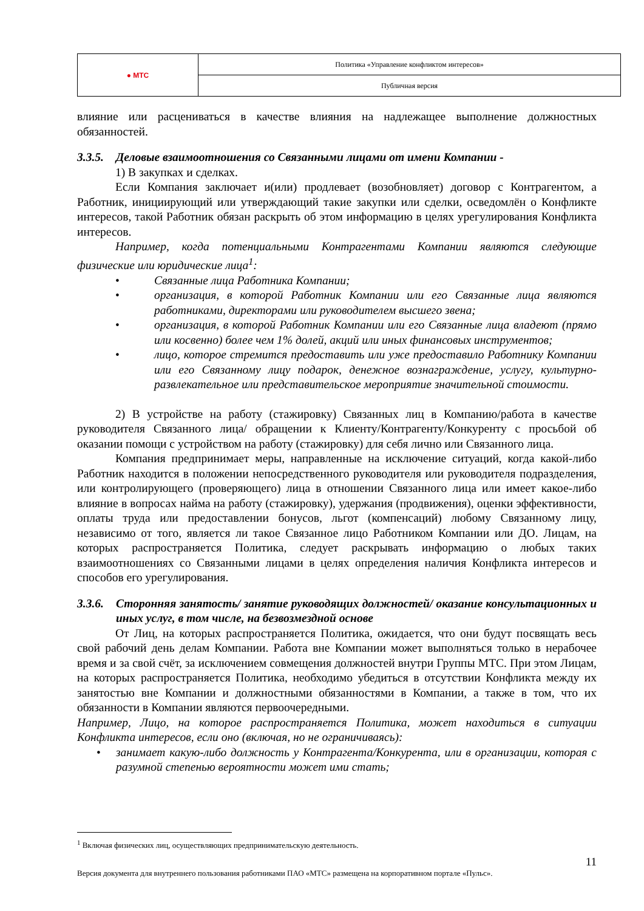| ● МТС | Политика «Управление конфликтом интересов» |
| | Публичная версия |
влияние или расцениваться в качестве влияния на надлежащее выполнение должностных обязанностей.
3.3.5. Деловые взаимоотношения со Связанными лицами от имени Компании -
1) В закупках и сделках.
Если Компания заключает и(или) продлевает (возобновляет) договор с Контрагентом, а Работник, инициирующий или утверждающий такие закупки или сделки, осведомлён о Конфликте интересов, такой Работник обязан раскрыть об этом информацию в целях урегулирования Конфликта интересов.
Например, когда потенциальными Контрагентами Компании являются следующие физические или юридические лица<sup>1</sup>:
• Связанные лица Работника Компании;
• организация, в которой Работник Компании или его Связанные лица являются работниками, директорами или руководителем высшего звена;
• организация, в которой Работник Компании или его Связанные лица владеют (прямо или косвенно) более чем 1% долей, акций или иных финансовых инструментов;
• лицо, которое стремится предоставить или уже предоставило Работнику Компании или его Связанному лицу подарок, денежное вознаграждение, услугу, культурно-развлекательное или представительское мероприятие значительной стоимости.
2) В устройстве на работу (стажировку) Связанных лиц в Компанию/работа в качестве руководителя Связанного лица/ обращении к Клиенту/Контрагенту/Конкуренту с просьбой об оказании помощи с устройством на работу (стажировку) для себя лично или Связанного лица.
Компания предпринимает меры, направленные на исключение ситуаций, когда какой-либо Работник находится в положении непосредственного руководителя или руководителя подразделения, или контролирующего (проверяющего) лица в отношении Связанного лица или имеет какое-либо влияние в вопросах найма на работу (стажировку), удержания (продвижения), оценки эффективности, оплаты труда или предоставлении бонусов, льгот (компенсаций) любому Связанному лицу, независимо от того, является ли такое Связанное лицо Работником Компании или ДО. Лицам, на которых распространяется Политика, следует раскрывать информацию о любых таких взаимоотношениях со Связанными лицами в целях определения наличия Конфликта интересов и способов его урегулирования.
3.3.6. Сторонняя занятость/ занятие руководящих должностей/ оказание консультационных и иных услуг, в том числе, на безвозмездной основе
От Лиц, на которых распространяется Политика, ожидается, что они будут посвящать весь свой рабочий день делам Компании. Работа вне Компании может выполняться только в нерабочее время и за свой счёт, за исключением совмещения должностей внутри Группы МТС. При этом Лицам, на которых распространяется Политика, необходимо убедиться в отсутствии Конфликта между их занятостью вне Компании и должностными обязанностями в Компании, а также в том, что их обязанности в Компании являются первоочередными.
Например, Лицо, на которое распространяется Политика, может находиться в ситуации Конфликта интересов, если оно (включая, но не ограничиваясь):
• занимает какую-либо должность у Контрагента/Конкурента, или в организации, которая с разумной степенью вероятности может ими стать;
<sup>1</sup> Включая физических лиц, осуществляющих предпринимательскую деятельность.
11
Версия документа для внутреннего пользования работниками ПАО «МТС» размещена на корпоративном портале «Пульс».